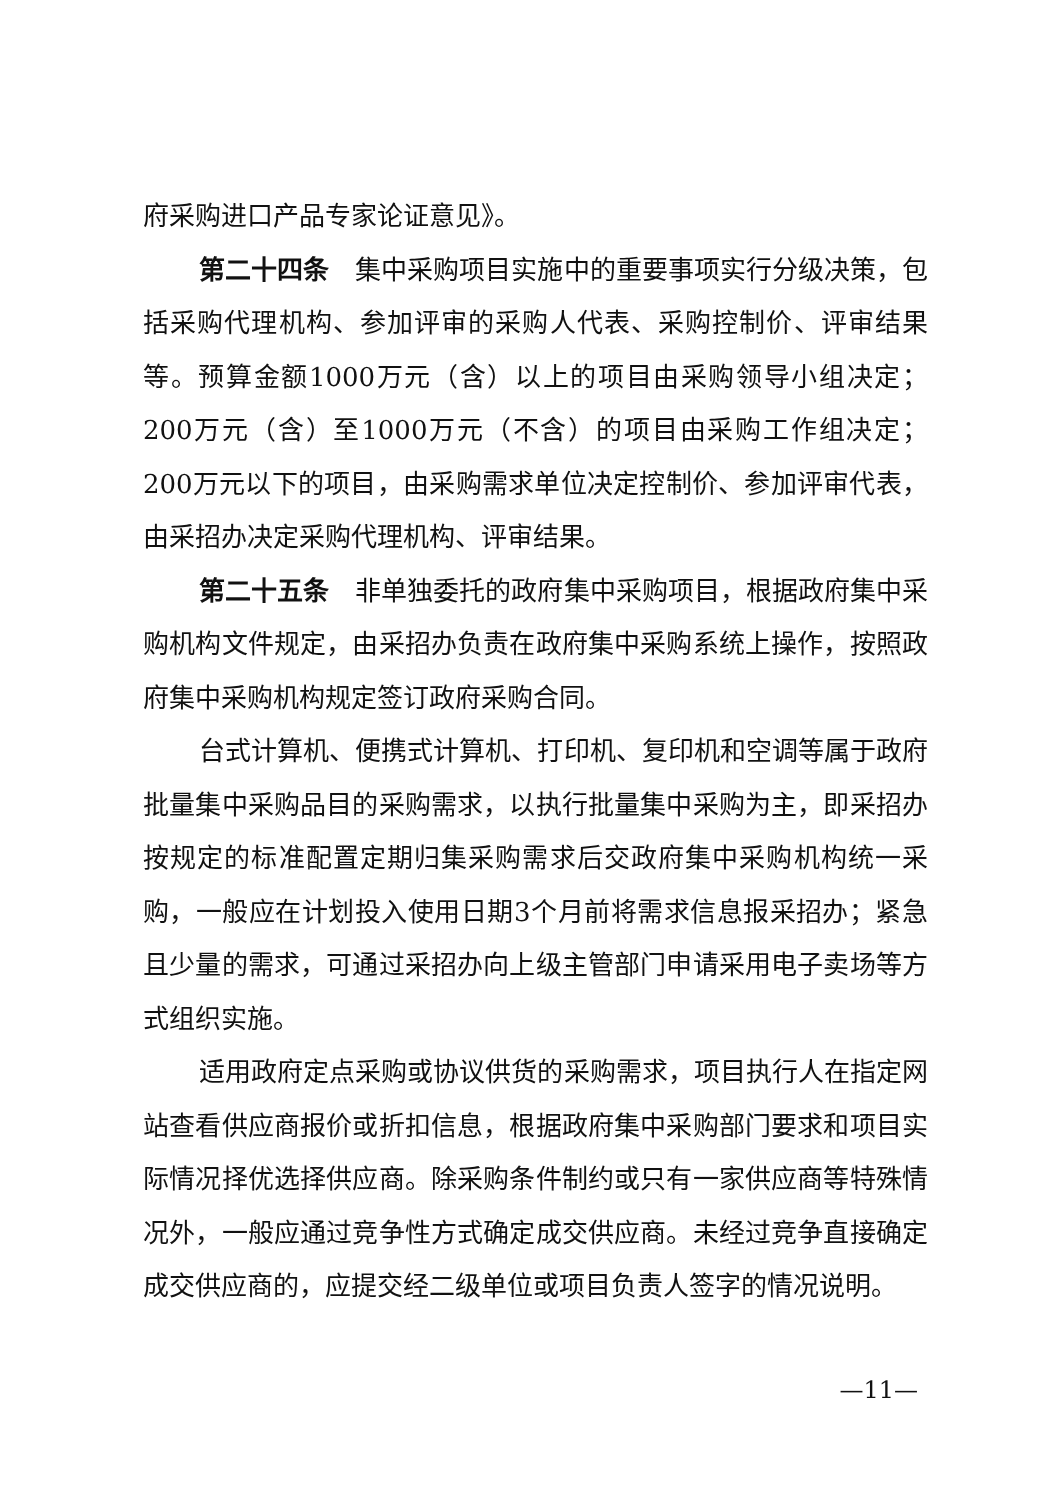府采购进口产品专家论证意见》。
第二十四条　集中采购项目实施中的重要事项实行分级决策，包括采购代理机构、参加评审的采购人代表、采购控制价、评审结果等。预算金额1000万元（含）以上的项目由采购领导小组决定；200万元（含）至1000万元（不含）的项目由采购工作组决定；200万元以下的项目，由采购需求单位决定控制价、参加评审代表，由采招办决定采购代理机构、评审结果。
第二十五条　非单独委托的政府集中采购项目，根据政府集中采购机构文件规定，由采招办负责在政府集中采购系统上操作，按照政府集中采购机构规定签订政府采购合同。
台式计算机、便携式计算机、打印机、复印机和空调等属于政府批量集中采购品目的采购需求，以执行批量集中采购为主，即采招办按规定的标准配置定期归集采购需求后交政府集中采购机构统一采购，一般应在计划投入使用日期3个月前将需求信息报采招办；紧急且少量的需求，可通过采招办向上级主管部门申请采用电子卖场等方式组织实施。
适用政府定点采购或协议供货的采购需求，项目执行人在指定网站查看供应商报价或折扣信息，根据政府集中采购部门要求和项目实际情况择优选择供应商。除采购条件制约或只有一家供应商等特殊情况外，一般应通过竞争性方式确定成交供应商。未经过竞争直接确定成交供应商的，应提交经二级单位或项目负责人签字的情况说明。
—11—